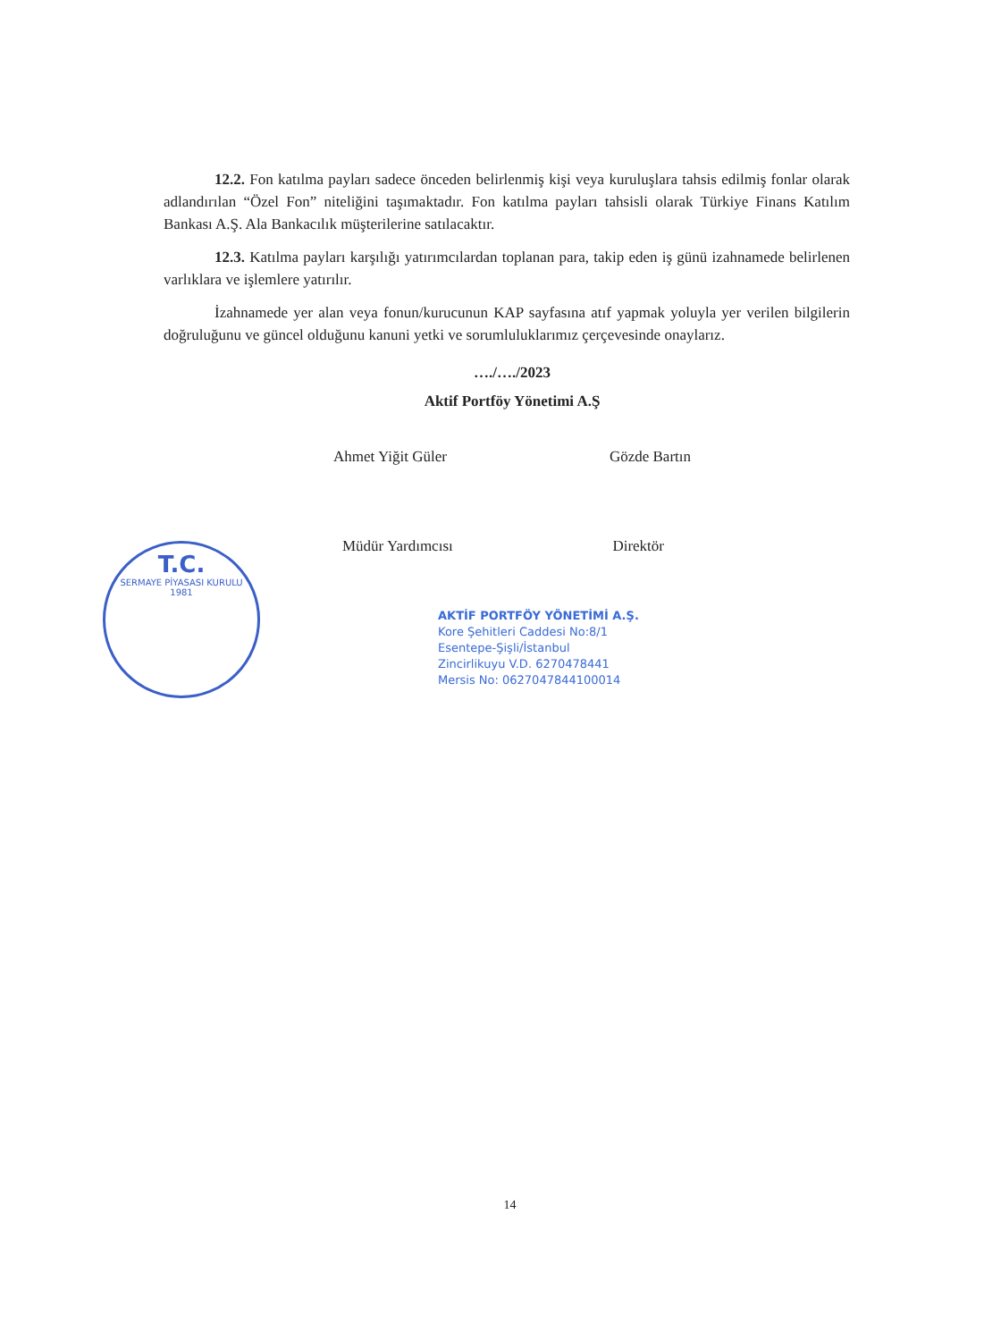12.2. Fon katılma payları sadece önceden belirlenmiş kişi veya kuruluşlara tahsis edilmiş fonlar olarak adlandırılan “Özel Fon” niteliğini taşımaktadır. Fon katılma payları tahsisli olarak Türkiye Finans Katılım Bankası A.Ş. Ala Bankacılık müşterilerine satılacaktır.
12.3. Katılma payları karşılığı yatırımcılardan toplanan para, takip eden iş günü izahnamede belirlenen varlıklara ve işlemlere yatırılır.
İzahnamede yer alan veya fonun/kurucunun KAP sayfasına atıf yapmak yoluyla yer verilen bilgilerin doğruluğunu ve güncel olduğunu kanuni yetki ve sorumluluklarımız çerçevesinde onaylarız.
…./…./2023
Aktif Portföy Yönetimi A.Ş
Ahmet Yiğit Güler Gözde Bartın
Müdür Yardımcısı Direktör
T.C.
SERMAYE PİYASASI KURULU
1981
AKTİF PORTFÖY YÖNETİMİ A.Ş.
Kore Şehitleri Caddesi No:8/1
Esentepe-Şişli/İstanbul
Zincirlikuyu V.D. 6270478441
Mersis No: 0627047844100014
14